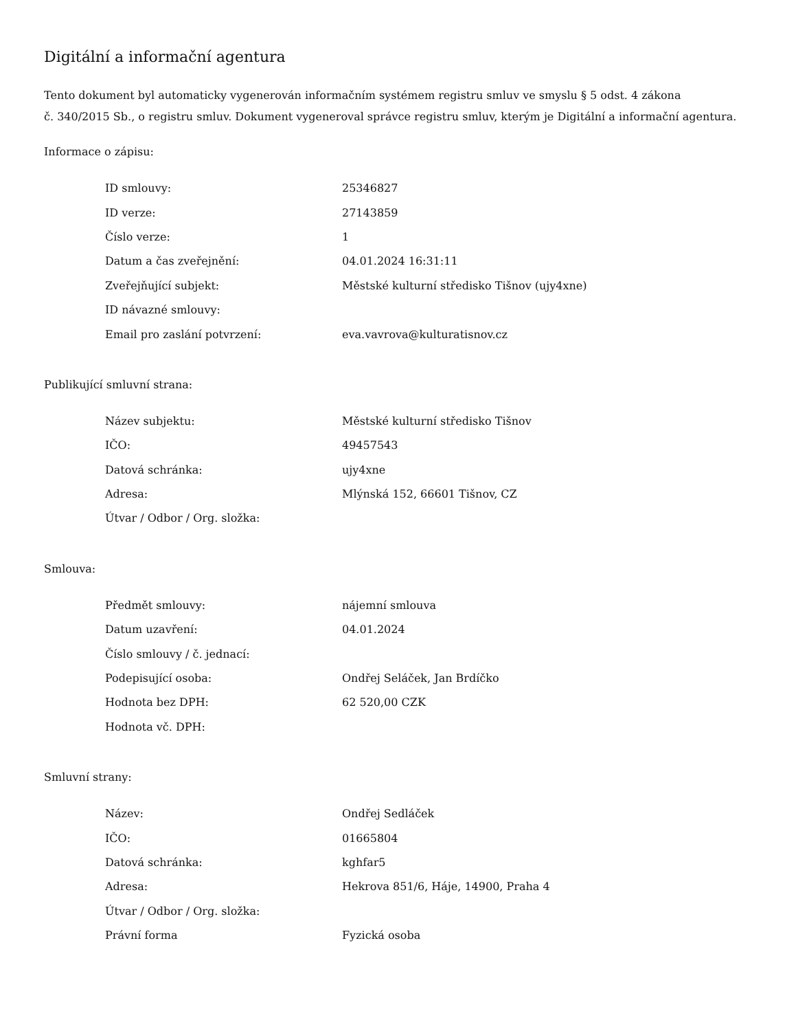Digitální a informační agentura
Tento dokument byl automaticky vygenerován informačním systémem registru smluv ve smyslu § 5 odst. 4 zákona
č. 340/2015 Sb., o registru smluv. Dokument vygeneroval správce registru smluv, kterým je Digitální a informační agentura.
Informace o zápisu:
| ID smlouvy: | 25346827 |
| ID verze: | 27143859 |
| Číslo verze: | 1 |
| Datum a čas zveřejnění: | 04.01.2024 16:31:11 |
| Zveřejňující subjekt: | Městské kulturní středisko Tišnov (ujy4xne) |
| ID návazné smlouvy: | |
| Email pro zaslání potvrzení: | eva.vavrova@kulturatisnov.cz |
Publikující smluvní strana:
| Název subjektu: | Městské kulturní středisko Tišnov |
| IČO: | 49457543 |
| Datová schránka: | ujy4xne |
| Adresa: | Mlýnská 152, 66601 Tišnov, CZ |
| Útvar / Odbor / Org. složka: | |
Smlouva:
| Předmět smlouvy: | nájemní smlouva |
| Datum uzavření: | 04.01.2024 |
| Číslo smlouvy / č. jednací: | |
| Podepisující osoba: | Ondřej Seláček, Jan Brdíčko |
| Hodnota bez DPH: | 62 520,00 CZK |
| Hodnota vč. DPH: | |
Smluvní strany:
| Název: | Ondřej Sedláček |
| IČO: | 01665804 |
| Datová schránka: | kghfar5 |
| Adresa: | Hekrova 851/6, Háje, 14900, Praha 4 |
| Útvar / Odbor / Org. složka: | |
| Právní forma | Fyzická osoba |